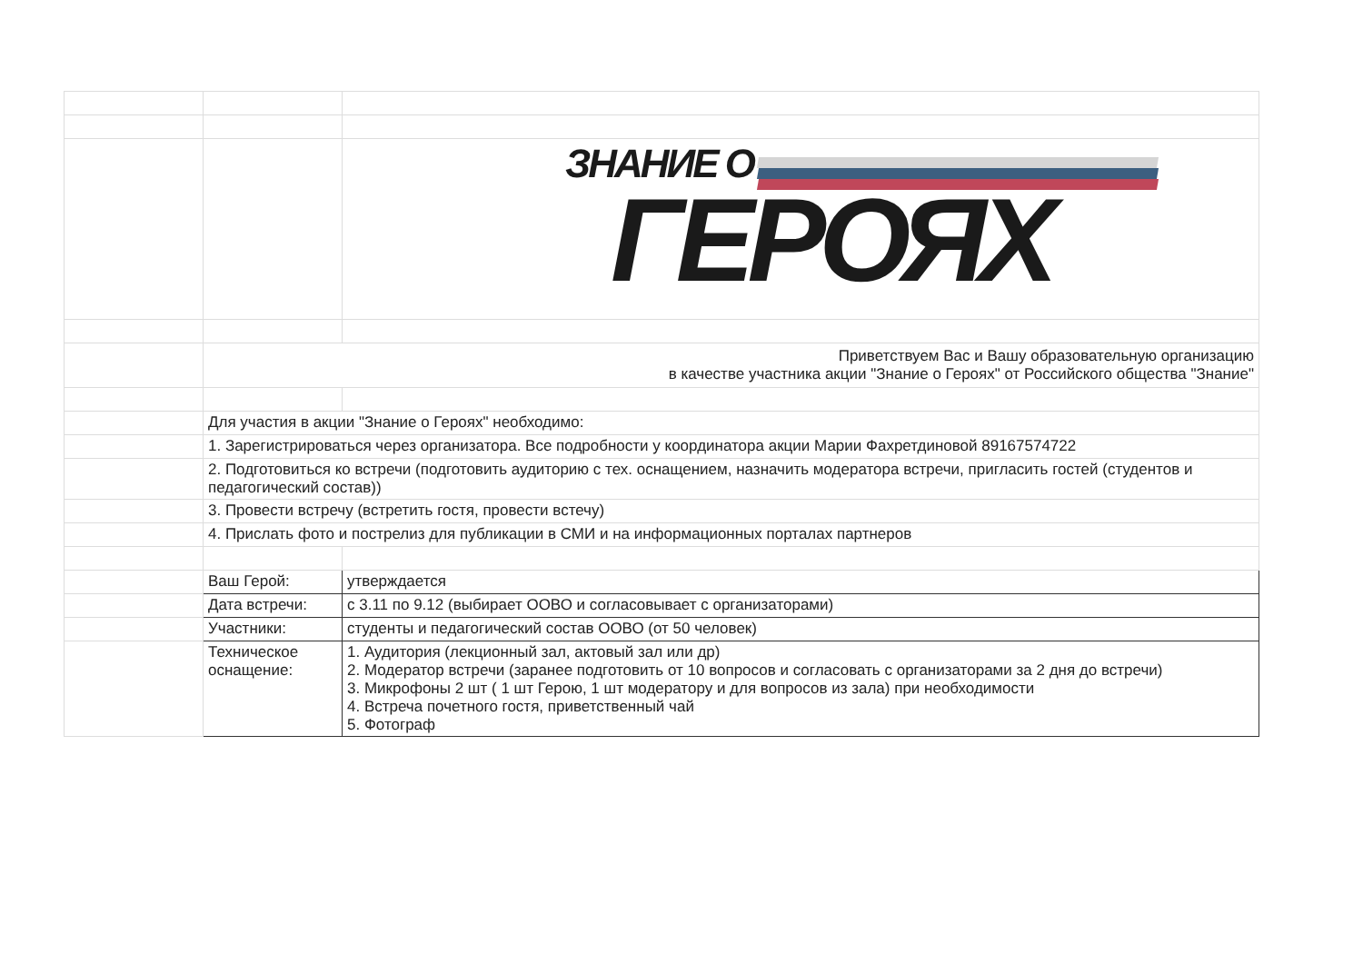| | | ЗНАНИЕ О ГЕРОЯХ |
| | Приветствуем Вас и Вашу образовательную организацию в качестве участника акции "Знание о Героях" от Российского общества "Знание" | |
| | Для участия в акции "Знание о Героях" необходимо: | |
| | 1. Зарегистрироваться через организатора. Все подробности у координатора акции Марии Фахретдиновой 89167574722 | |
| | 2. Подготовиться ко встречи (подготовить аудиторию с тех. оснащением, назначить модератора встречи, пригласить гостей (студентов и педагогический состав)) | |
| | 3. Провести встречу (встретить гостя, провести встечу) | |
| | 4. Прислать фото и пострелиз для публикации в СМИ и на информационных порталах партнеров | |
| | Ваш Герой: | утверждается |
| | Дата встречи: | с 3.11 по 9.12 (выбирает ООВО и согласовывает с организаторами) |
| | Участники: | студенты и педагогический состав ООВО (от 50 человек) |
| | Техническое оснащение: | 1. Аудитория (лекционный зал, актовый зал или др) 2. Модератор встречи (заранее подготовить от 10 вопросов и согласовать с организаторами за 2 дня до встречи) 3. Микрофоны 2 шт ( 1 шт Герою, 1 шт модератору и для вопросов из зала) при необходимости 4. Встреча почетного гостя, приветственный чай 5. Фотограф |